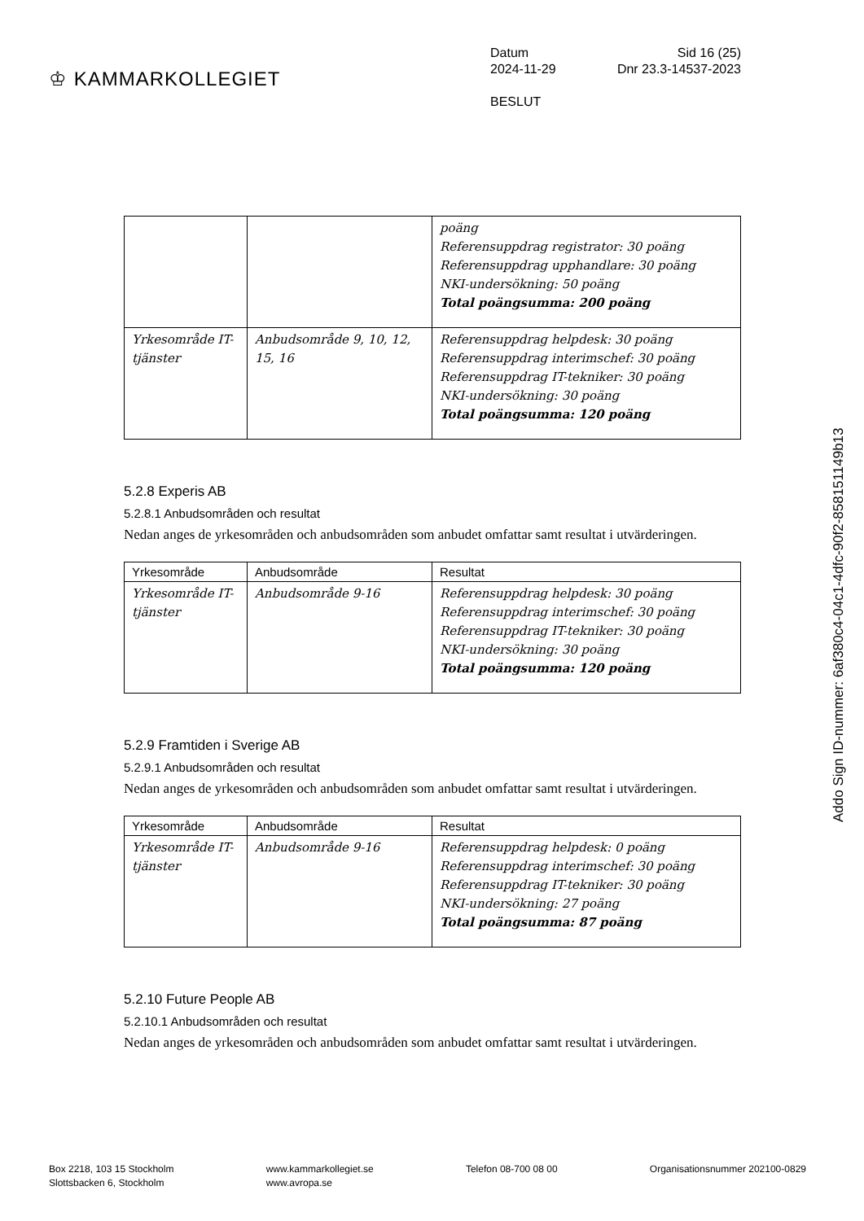♔ KAMMARKOLLEGIET
Datum Sid 16 (25)
2024-11-29 Dnr 23.3-14537-2023
BESLUT
| | | poäng Referensuppdrag registrator: 30 poäng Referensuppdrag upphandlare: 30 poäng NKI-undersökning: 50 poäng Total poängsumma: 200 poäng |
| Yrkesområde IT-tjänster | Anbudsområde 9, 10, 12, 15, 16 | Referensuppdrag helpdesk: 30 poäng Referensuppdrag interimschef: 30 poäng Referensuppdrag IT-tekniker: 30 poäng NKI-undersökning: 30 poäng Total poängsumma: 120 poäng |
5.2.8 Experis AB
5.2.8.1 Anbudsområden och resultat
Nedan anges de yrkesområden och anbudsområden som anbudet omfattar samt resultat i utvärderingen.
| Yrkesområde | Anbudsområde | Resultat |
| --- | --- | --- |
| Yrkesområde IT-tjänster | Anbudsområde 9-16 | Referensuppdrag helpdesk: 30 poäng Referensuppdrag interimschef: 30 poäng Referensuppdrag IT-tekniker: 30 poäng NKI-undersökning: 30 poäng Total poängsumma: 120 poäng |
5.2.9 Framtiden i Sverige AB
5.2.9.1 Anbudsområden och resultat
Nedan anges de yrkesområden och anbudsområden som anbudet omfattar samt resultat i utvärderingen.
| Yrkesområde | Anbudsområde | Resultat |
| --- | --- | --- |
| Yrkesområde IT-tjänster | Anbudsområde 9-16 | Referensuppdrag helpdesk: 0 poäng Referensuppdrag interimschef: 30 poäng Referensuppdrag IT-tekniker: 30 poäng NKI-undersökning: 27 poäng Total poängsumma: 87 poäng |
5.2.10 Future People AB
5.2.10.1 Anbudsområden och resultat
Nedan anges de yrkesområden och anbudsområden som anbudet omfattar samt resultat i utvärderingen.
Box 2218, 103 15 Stockholm
Slottsbacken 6, Stockholm
www.kammarkollegiet.se
www.avropa.se
Telefon 08-700 08 00 Organisationsnummer 202100-0829
Addo Sign ID-nummer: 6af380c4-04c1-4dfc-90f2-85815​1149b13